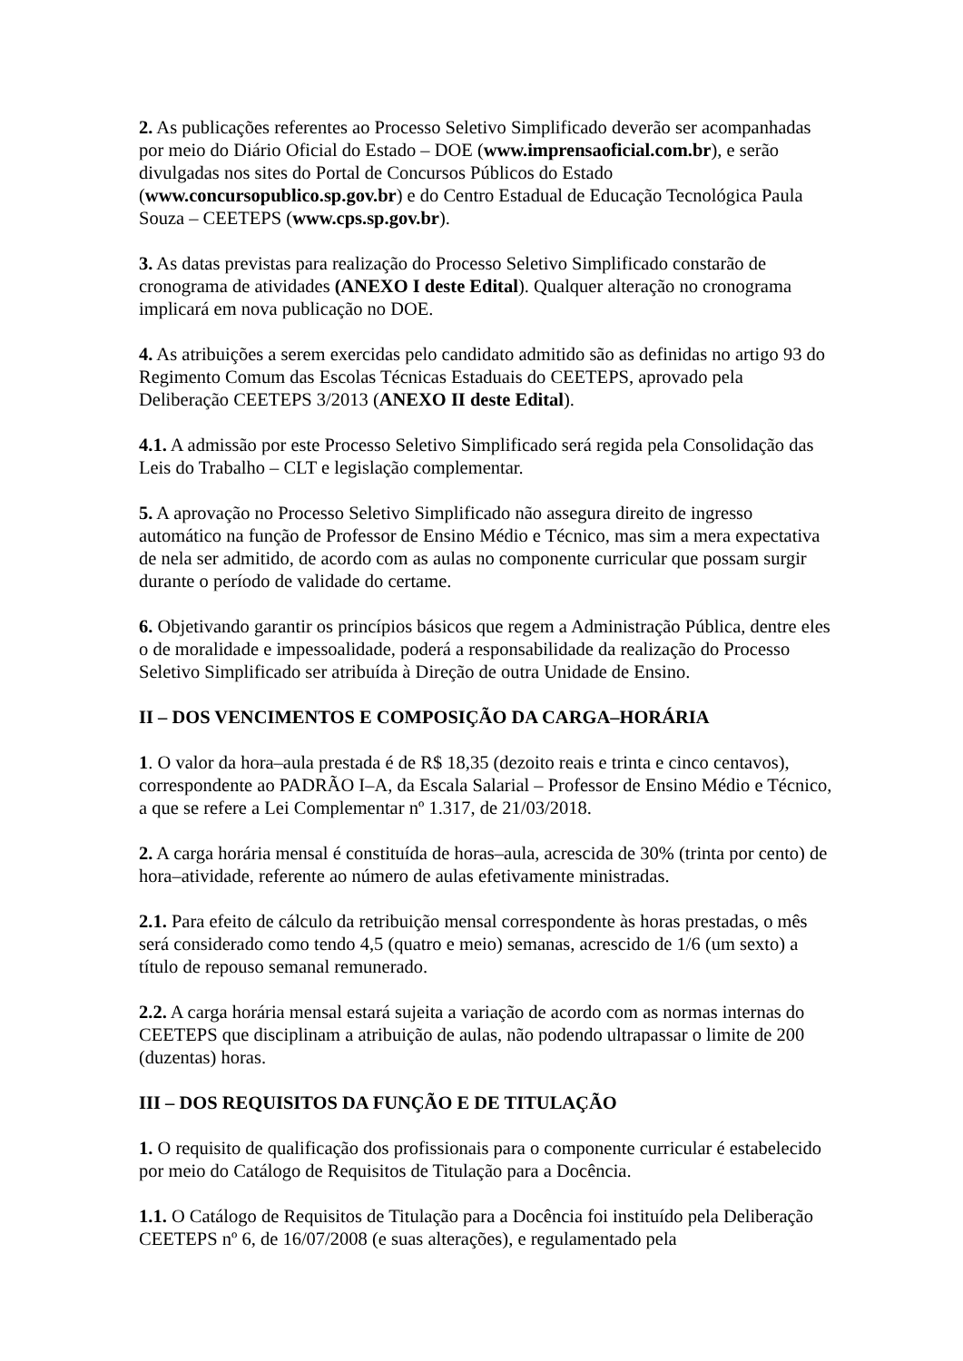2. As publicações referentes ao Processo Seletivo Simplificado deverão ser acompanhadas por meio do Diário Oficial do Estado – DOE (www.imprensaoficial.com.br), e serão divulgadas nos sites do Portal de Concursos Públicos do Estado (www.concursopublico.sp.gov.br) e do Centro Estadual de Educação Tecnológica Paula Souza – CEETEPS (www.cps.sp.gov.br).
3. As datas previstas para realização do Processo Seletivo Simplificado constarão de cronograma de atividades (ANEXO I deste Edital). Qualquer alteração no cronograma implicará em nova publicação no DOE.
4. As atribuições a serem exercidas pelo candidato admitido são as definidas no artigo 93 do Regimento Comum das Escolas Técnicas Estaduais do CEETEPS, aprovado pela Deliberação CEETEPS 3/2013 (ANEXO II deste Edital).
4.1. A admissão por este Processo Seletivo Simplificado será regida pela Consolidação das Leis do Trabalho – CLT e legislação complementar.
5. A aprovação no Processo Seletivo Simplificado não assegura direito de ingresso automático na função de Professor de Ensino Médio e Técnico, mas sim a mera expectativa de nela ser admitido, de acordo com as aulas no componente curricular que possam surgir durante o período de validade do certame.
6. Objetivando garantir os princípios básicos que regem a Administração Pública, dentre eles o de moralidade e impessoalidade, poderá a responsabilidade da realização do Processo Seletivo Simplificado ser atribuída à Direção de outra Unidade de Ensino.
II – DOS VENCIMENTOS E COMPOSIÇÃO DA CARGA–HORÁRIA
1. O valor da hora–aula prestada é de R$ 18,35 (dezoito reais e trinta e cinco centavos), correspondente ao PADRÃO I–A, da Escala Salarial – Professor de Ensino Médio e Técnico, a que se refere a Lei Complementar nº 1.317, de 21/03/2018.
2. A carga horária mensal é constituída de horas–aula, acrescida de 30% (trinta por cento) de hora–atividade, referente ao número de aulas efetivamente ministradas.
2.1. Para efeito de cálculo da retribuição mensal correspondente às horas prestadas, o mês será considerado como tendo 4,5 (quatro e meio) semanas, acrescido de 1/6 (um sexto) a título de repouso semanal remunerado.
2.2. A carga horária mensal estará sujeita a variação de acordo com as normas internas do CEETEPS que disciplinam a atribuição de aulas, não podendo ultrapassar o limite de 200 (duzentas) horas.
III – DOS REQUISITOS DA FUNÇÃO E DE TITULAÇÃO
1. O requisito de qualificação dos profissionais para o componente curricular é estabelecido por meio do Catálogo de Requisitos de Titulação para a Docência.
1.1. O Catálogo de Requisitos de Titulação para a Docência foi instituído pela Deliberação CEETEPS nº 6, de 16/07/2008 (e suas alterações), e regulamentado pela